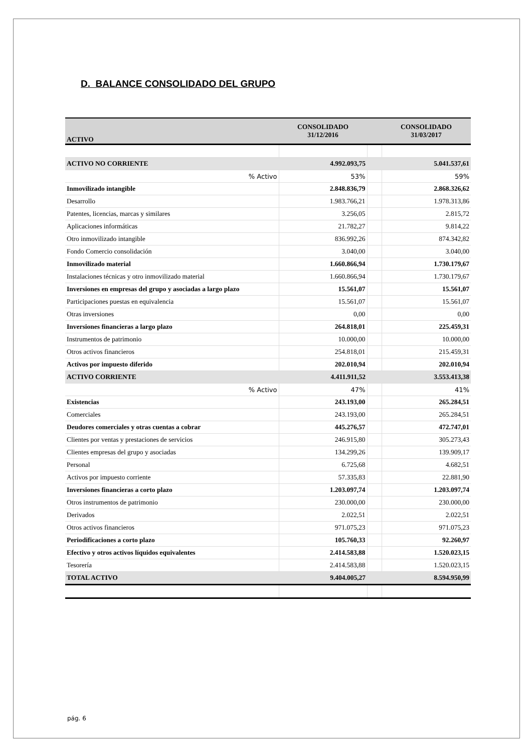D. BALANCE CONSOLIDADO DEL GRUPO
| ACTIVO | CONSOLIDADO 31/12/2016 | | CONSOLIDADO 31/03/2017 |
| --- | --- | --- | --- |
| ACTIVO NO CORRIENTE | 4.992.093,75 | | 5.041.537,61 |
| % Activo | 53% | | 59% |
| Inmovilizado intangible | 2.848.836,79 | | 2.868.326,62 |
| Desarrollo | 1.983.766,21 | | 1.978.313,86 |
| Patentes, licencias, marcas y similares | 3.256,05 | | 2.815,72 |
| Aplicaciones informáticas | 21.782,27 | | 9.814,22 |
| Otro inmovilizado intangible | 836.992,26 | | 874.342,82 |
| Fondo Comercio consolidación | 3.040,00 | | 3.040,00 |
| Inmovilizado material | 1.660.866,94 | | 1.730.179,67 |
| Instalaciones técnicas y otro inmovilizado material | 1.660.866,94 | | 1.730.179,67 |
| Inversiones en empresas del grupo y asociadas a largo plazo | 15.561,07 | | 15.561,07 |
| Participaciones puestas en equivalencia | 15.561,07 | | 15.561,07 |
| Otras inversiones | 0,00 | | 0,00 |
| Inversiones financieras a largo plazo | 264.818,01 | | 225.459,31 |
| Instrumentos de patrimonio | 10.000,00 | | 10.000,00 |
| Otros activos financieros | 254.818,01 | | 215.459,31 |
| Activos por impuesto diferido | 202.010,94 | | 202.010,94 |
| ACTIVO CORRIENTE | 4.411.911,52 | | 3.553.413,38 |
| % Activo | 47% | | 41% |
| Existencias | 243.193,00 | | 265.284,51 |
| Comerciales | 243.193,00 | | 265.284,51 |
| Deudores comerciales y otras cuentas a cobrar | 445.276,57 | | 472.747,01 |
| Clientes por ventas y prestaciones de servicios | 246.915,80 | | 305.273,43 |
| Clientes empresas del grupo y asociadas | 134.299,26 | | 139.909,17 |
| Personal | 6.725,68 | | 4.682,51 |
| Activos por impuesto corriente | 57.335,83 | | 22.881,90 |
| Inversiones financieras a corto plazo | 1.203.097,74 | | 1.203.097,74 |
| Otros instrumentos de patrimonio | 230.000,00 | | 230.000,00 |
| Derivados | 2.022,51 | | 2.022,51 |
| Otros activos financieros | 971.075,23 | | 971.075,23 |
| Periodificaciones a corto plazo | 105.760,33 | | 92.260,97 |
| Efectivo y otros activos líquidos equivalentes | 2.414.583,88 | | 1.520.023,15 |
| Tesorería | 2.414.583,88 | | 1.520.023,15 |
| TOTAL ACTIVO | 9.404.005,27 | | 8.594.950,99 |
pág. 6